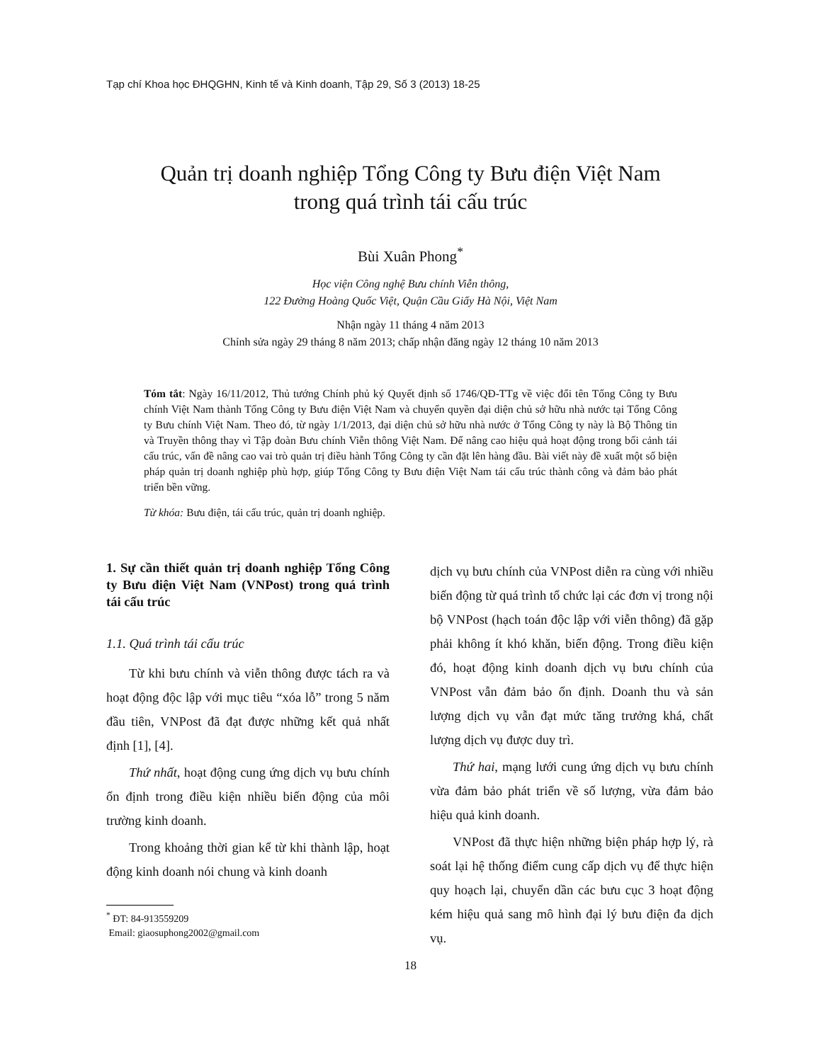Tạp chí Khoa học ĐHQGHN, Kinh tế và Kinh doanh, Tập 29, Số 3 (2013) 18-25
Quản trị doanh nghiệp Tổng Công ty Bưu điện Việt Nam
trong quá trình tái cấu trúc
Bùi Xuân Phong<sup>*</sup>
Học viện Công nghệ Bưu chính Viễn thông,
122 Đường Hoàng Quốc Việt, Quận Cầu Giấy Hà Nội, Việt Nam
Nhận ngày 11 tháng 4 năm 2013
Chỉnh sửa ngày 29 tháng 8 năm 2013; chấp nhận đăng ngày 12 tháng 10 năm 2013
Tóm tắt: Ngày 16/11/2012, Thủ tướng Chính phủ ký Quyết định số 1746/QĐ-TTg về việc đổi tên Tổng Công ty Bưu chính Việt Nam thành Tổng Công ty Bưu điện Việt Nam và chuyển quyền đại diện chủ sở hữu nhà nước tại Tổng Công ty Bưu chính Việt Nam. Theo đó, từ ngày 1/1/2013, đại diện chủ sở hữu nhà nước ở Tổng Công ty này là Bộ Thông tin và Truyền thông thay vì Tập đoàn Bưu chính Viễn thông Việt Nam. Để nâng cao hiệu quả hoạt động trong bối cảnh tái cấu trúc, vấn đề nâng cao vai trò quản trị điều hành Tổng Công ty cần đặt lên hàng đầu. Bài viết này đề xuất một số biện pháp quản trị doanh nghiệp phù hợp, giúp Tổng Công ty Bưu điện Việt Nam tái cấu trúc thành công và đảm bảo phát triển bền vững.
Từ khóa: Bưu điện, tái cấu trúc, quản trị doanh nghiệp.
1. Sự cần thiết quản trị doanh nghiệp Tổng Công ty Bưu điện Việt Nam (VNPost) trong quá trình tái cấu trúc
1.1. Quá trình tái cấu trúc
Từ khi bưu chính và viễn thông được tách ra và hoạt động độc lập với mục tiêu “xóa lỗ” trong 5 năm đầu tiên, VNPost đã đạt được những kết quả nhất định [1], [4].
Thứ nhất, hoạt động cung ứng dịch vụ bưu chính ổn định trong điều kiện nhiều biến động của môi trường kinh doanh.
Trong khoảng thời gian kể từ khi thành lập, hoạt động kinh doanh nói chung và kinh doanh
<sup>*</sup> ĐT: 84-913559209
Email: giaosuphong2002@gmail.com
dịch vụ bưu chính của VNPost diễn ra cùng với nhiều biến động từ quá trình tổ chức lại các đơn vị trong nội bộ VNPost (hạch toán độc lập với viễn thông) đã gặp phải không ít khó khăn, biến động. Trong điều kiện đó, hoạt động kinh doanh dịch vụ bưu chính của VNPost vẫn đảm bảo ổn định. Doanh thu và sản lượng dịch vụ vẫn đạt mức tăng trưởng khá, chất lượng dịch vụ được duy trì.
Thứ hai, mạng lưới cung ứng dịch vụ bưu chính vừa đảm bảo phát triển về số lượng, vừa đảm bảo hiệu quả kinh doanh.
VNPost đã thực hiện những biện pháp hợp lý, rà soát lại hệ thống điểm cung cấp dịch vụ để thực hiện quy hoạch lại, chuyển dần các bưu cục 3 hoạt động kém hiệu quả sang mô hình đại lý bưu điện đa dịch vụ.
18